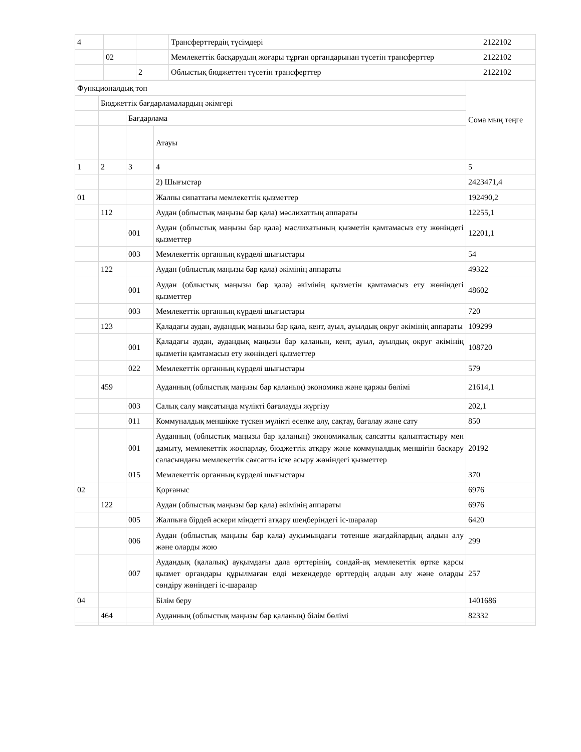| 4 | | | Трансферттердің түсімдері | 2122102 |
| | 02 | | Мемлекеттік басқарудың жоғары тұрған органдарынан түсетін трансферттер | 2122102 |
| | | 2 | Облыстық бюджеттен түсетін трансферттер | 2122102 |
| Функционалдық топ | | | | Сома мың теңге |
| | Бюджеттік бағдарламалардың әкімгері | | | |
| | | Бағдарлама | | |
| | | | Атауы | |
| 1 | 2 | 3 | 4 | 5 |
| | | | 2) Шығыстар | 2423471,4 |
| 01 | | | Жалпы сипаттағы мемлекеттік қызметтер | 192490,2 |
| | 112 | | Аудан (облыстық маңызы бар қала) мәслихаттың аппараты | 12255,1 |
| | | 001 | Аудан (облыстық маңызы бар қала) мәслихатының қызметін қамтамасыз ету жөніндегі қызметтер | 12201,1 |
| | | 003 | Мемлекеттік органның күрделі шығыстары | 54 |
| | 122 | | Аудан (облыстық маңызы бар қала) әкімінің аппараты | 49322 |
| | | 001 | Аудан (облыстық маңызы бар қала) әкімінің қызметін қамтамасыз ету жөніндегі қызметтер | 48602 |
| | | 003 | Мемлекеттік органның күрделі шығыстары | 720 |
| | 123 | | Қаладағы аудан, аудандық маңызы бар қала, кент, ауыл, ауылдық округ әкімінің аппараты | 109299 |
| | | 001 | Қаладағы аудан, аудандық маңызы бар қаланың, кент, ауыл, ауылдық округ әкімінің қызметін қамтамасыз ету жөніндегі қызметтер | 108720 |
| | | 022 | Мемлекеттік органның күрделі шығыстары | 579 |
| | 459 | | Ауданның (облыстық маңызы бар қаланың) экономика және қаржы бөлімі | 21614,1 |
| | | 003 | Салық салу мақсатында мүлікті бағалауды жүргізу | 202,1 |
| | | 011 | Коммуналдық меншікке түскен мүлікті есепке алу, сақтау, бағалау және сату | 850 |
| | | 001 | Ауданның (облыстық маңызы бар қаланың) экономикалық саясатты қалыптастыру мен дамыту, мемлекеттік жоспарлау, бюджеттік атқару және коммуналдық меншігін басқару саласындағы мемлекеттік саясатты іске асыру жөніндегі қызметтер | 20192 |
| | | 015 | Мемлекеттік органның күрделі шығыстары | 370 |
| 02 | | | Қорғаныс | 6976 |
| | 122 | | Аудан (облыстық маңызы бар қала) әкімінің аппараты | 6976 |
| | | 005 | Жалпыға бірдей әскери міндетті атқару шеңберіндегі іс-шаралар | 6420 |
| | | 006 | Аудан (облыстық маңызы бар қала) ауқымындағы төтенше жағдайлардың алдын алу және оларды жою | 299 |
| | | 007 | Аудандық (қалалық) ауқымдағы дала өрттерінің, сондай-ақ мемлекеттік өртке қарсы қызмет органдары құрылмаған елді мекендерде өрттердің алдын алу және оларды сөндіру жөніндегі іс-шаралар | 257 |
| 04 | | | Білім беру | 1401686 |
| | 464 | | Ауданның (облыстық маңызы бар қаланың) білім бөлімі | 82332 |